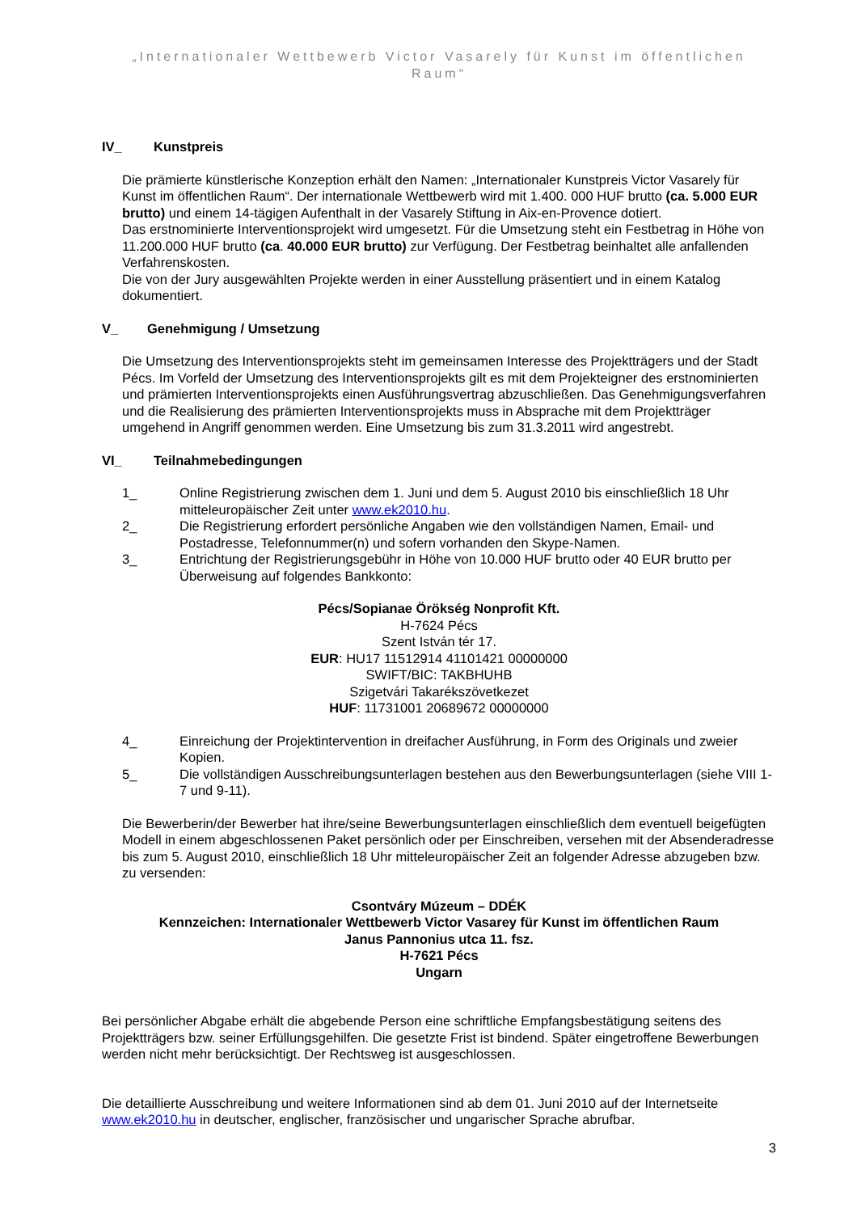„Internationaler Wettbewerb Victor Vasarely für Kunst im öffentlichen Raum“
IV_ Kunstpreis
Die prämierte künstlerische Konzeption erhält den Namen: „Internationaler Kunstpreis Victor Vasarely für Kunst im öffentlichen Raum“. Der internationale Wettbewerb wird mit 1.400. 000 HUF brutto (ca. 5.000 EUR brutto) und einem 14-tägigen Aufenthalt in der Vasarely Stiftung in Aix-en-Provence dotiert.
Das erstnominierte Interventionsprojekt wird umgesetzt. Für die Umsetzung steht ein Festbetrag in Höhe von 11.200.000 HUF brutto (ca. 40.000 EUR brutto) zur Verfügung. Der Festbetrag beinhaltet alle anfallenden Verfahrenskosten.
Die von der Jury ausgewählten Projekte werden in einer Ausstellung präsentiert und in einem Katalog dokumentiert.
V_ Genehmigung / Umsetzung
Die Umsetzung des Interventionsprojekts steht im gemeinsamen Interesse des Projektträgers und der Stadt Pécs. Im Vorfeld der Umsetzung des Interventionsprojekts gilt es mit dem Projekteigner des erstnominierten und prämierten Interventionsprojekts einen Ausführungsvertrag abzuschließen. Das Genehmigungsverfahren und die Realisierung des prämierten Interventionsprojekts muss in Absprache mit dem Projektträger umgehend in Angriff genommen werden. Eine Umsetzung bis zum 31.3.2011 wird angestrebt.
VI_ Teilnahmebedingungen
1_ Online Registrierung zwischen dem 1. Juni und dem 5. August 2010 bis einschließlich 18 Uhr mitteleuropäischer Zeit unter www.ek2010.hu.
2_ Die Registrierung erfordert persönliche Angaben wie den vollständigen Namen, Email- und Postadresse, Telefonnummer(n) und sofern vorhanden den Skype-Namen.
3_ Entrichtung der Registrierungsgebühr in Höhe von 10.000 HUF brutto oder 40 EUR brutto per Überweisung auf folgendes Bankkonto:
Pécs/Sopianae Örökség Nonprofit Kft.
H-7624 Pécs
Szent István tér 17.
EUR: HU17 11512914 41101421 00000000
SWIFT/BIC: TAKBHUHB
Szigetvári Takarékszövetkezet
HUF: 11731001 20689672 00000000
4_ Einreichung der Projektintervention in dreifacher Ausführung, in Form des Originals und zweier Kopien.
5_ Die vollständigen Ausschreibungsunterlagen bestehen aus den Bewerbungsunterlagen (siehe VIII 1-7 und 9-11).
Die Bewerberin/der Bewerber hat ihre/seine Bewerbungsunterlagen einschließlich dem eventuell beigefügten Modell in einem abgeschlossenen Paket persönlich oder per Einschreiben, versehen mit der Absenderadresse bis zum 5. August 2010, einschließlich 18 Uhr mitteleuropäischer Zeit an folgender Adresse abzugeben bzw. zu versenden:
Csontváry Múzeum – DDÉK
Kennzeichen: Internationaler Wettbewerb Victor Vasarey für Kunst im öffentlichen Raum
Janus Pannonius utca 11. fsz.
H-7621 Pécs
Ungarn
Bei persönlicher Abgabe erhält die abgebende Person eine schriftliche Empfangsbestätigung seitens des Projektträgers bzw. seiner Erfüllungsgehilfen. Die gesetzte Frist ist bindend. Später eingetroffene Bewerbungen werden nicht mehr berücksichtigt. Der Rechtsweg ist ausgeschlossen.
Die detaillierte Ausschreibung und weitere Informationen sind ab dem 01. Juni 2010 auf der Internetseite www.ek2010.hu in deutscher, englischer, französischer und ungarischer Sprache abrufbar.
3